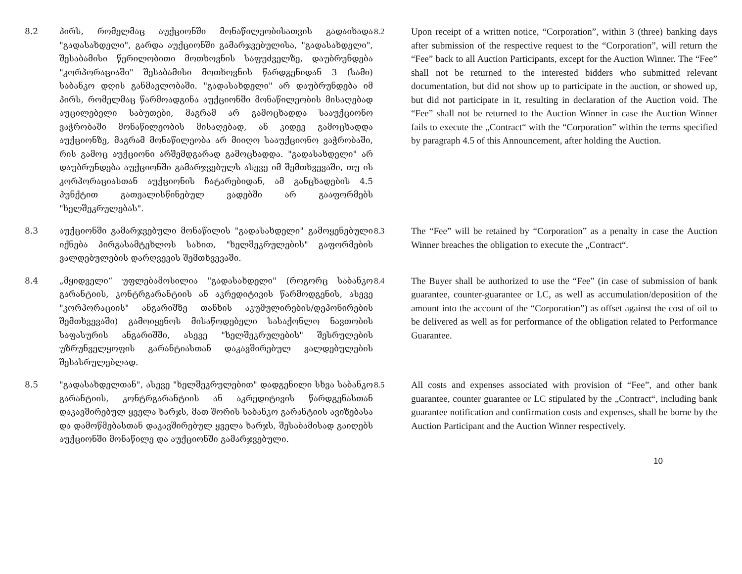8.2 პირს, რომელმაც აუქციონში მონაწილეობისათვის გადაიხადა "გადასახდელი", გარდა აუქციონში გამარჯვებულისა, "გადასახდელი", შესაბამისი წერილობითი მოთხოვნის საფუძველზე, დაუბრუნდება "კორპორაციაში" შესაბამისი მოთხოვნის წარდგენიდან 3 (სამი) საბანკო დღის განმავლობაში. "გადასახდელი" არ დაუბრუნდება იმ პირს, რომელმაც წარმოადგინა აუქციონში მონაწილეობის მისაღებად აუცილებელი საბუთები, მაგრამ არ გამოცხადდა სააუქციონო ვაჭრობაში მონაწილეობის მისაღებად, ან კიდევ გამოცხადდა აუქციონზე, მაგრამ მონაწილეობა არ მიიღო სააუქციონო ვაჭრობაში, რის გამოც აუქციონი არშემდგარად გამოცხადდა. "გადასახდელი" არ დაუბრუნდება აუქციონში გამარჯვებულს ასევე იმ შემთხვევაში, თუ ის კორპორაციასთან აუქციონის ჩატარებიდან, ამ განცხადების 4.5 პუნქტით გათვალისწინებულ ვადებში არ გააფორმებს "ხელშეკრულებას".
8.2 Upon receipt of a written notice, “Corporation”, within 3 (three) banking days after submission of the respective request to the “Corporation”, will return the “Fee” back to all Auction Participants, except for the Auction Winner. The “Fee” shall not be returned to the interested bidders who submitted relevant documentation, but did not show up to participate in the auction, or showed up, but did not participate in it, resulting in declaration of the Auction void. The “Fee” shall not be returned to the Auction Winner in case the Auction Winner fails to execute the „Contract“ with the “Corporation” within the terms specified by paragraph 4.5 of this Announcement, after holding the Auction.
8.3 აუქციონში გამარჯვებული მონაწილის "გადასახდელი" გამოყენებული იქნება პირგასამტეხლოს სახით, "ხელშეკრულების" გაფორმების ვალდებულების დარღვევის შემთხვევაში.
8.3 The “Fee” will be retained by “Corporation” as a penalty in case the Auction Winner breaches the obligation to execute the „Contract“.
8.4 „მყიდველი“ უფლებამოსილია "გადასახდელი" (როგორც საბანკო გარანტიის, კონტრგარანტიის ან აკრედიტივის წარმოდგენის, ასევე "კორპორაციის" ანგარიშზე თანხის აკუმულირების/დეპონირების შემთხვევაში) გამოიყენოს მისაწოდებელი სასაქონლო ნავთობის საფასურის ანგარიშში, ასევე "ხელშეკრულების" შესრულების უზრუნველყოფის გარანტიასთან დაკავშირებულ ვალდებულების შესასრულებლად.
8.4 The Buyer shall be authorized to use the “Fee” (in case of submission of bank guarantee, counter-guarantee or LC, as well as accumulation/deposition of the amount into the account of the “Corporation”) as offset against the cost of oil to be delivered as well as for performance of the obligation related to Performance Guarantee.
8.5 "გადასახდელთან", ასევე "ხელშეკრულებით" დადგენილი სხვა საბანკო გარანტიის, კონტრგარანტიის ან აკრედიტივის წარდგენასთან დაკავშირებულ ყველა ხარჯს, მათ შორის საბანკო გარანტიის ავიზებასა და დამოწმებასთან დაკავშირებულ ყველა ხარჯს, შესაბამისად გაიღებს აუქციონში მონაწილე და აუქციონში გამარჯვებული.
8.5 All costs and expenses associated with provision of “Fee”, and other bank guarantee, counter guarantee or LC stipulated by the „Contract“, including bank guarantee notification and confirmation costs and expenses, shall be borne by the Auction Participant and the Auction Winner respectively.
10